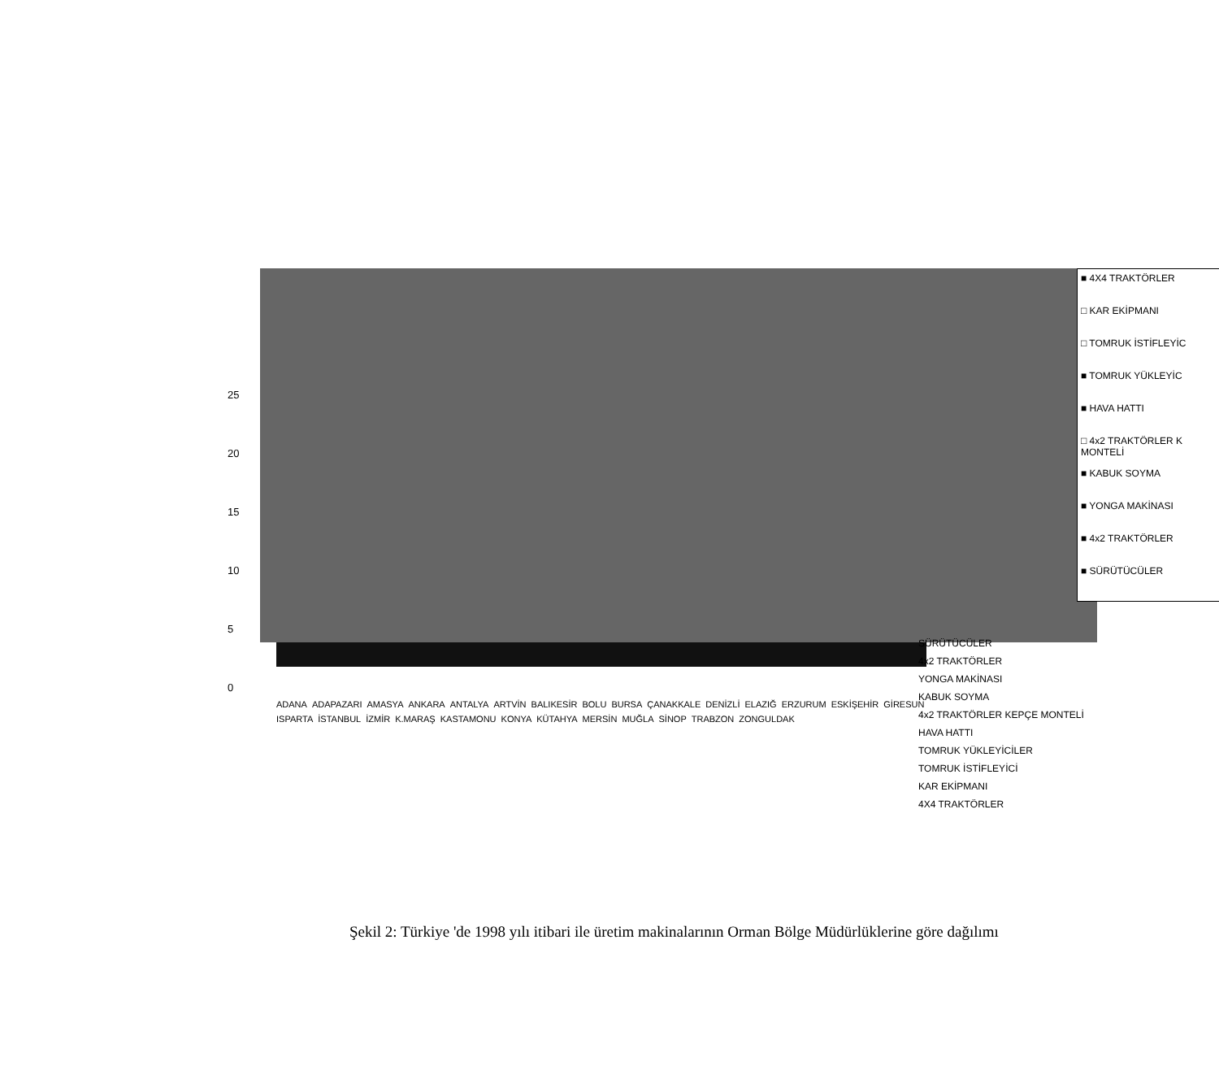25
20
15
10
5
0
■ 4X4 TRAKTÖRLER
□ KAR EKİPMANI
□ TOMRUK İSTİFLEYİC
■ TOMRUK YÜKLEYİC
■ HAVA HATTI
□ 4x2 TRAKTÖRLER K MONTELİ
■ KABUK SOYMA
■ YONGA MAKİNASI
■ 4x2 TRAKTÖRLER
■ SÜRÜTÜCÜLER
ADANA ADAPAZARI AMASYA ANKARA ANTALYA ARTVİN BALIKESİR BOLU BURSA ÇANAKKALE DENİZLİ ELAZIĞ ERZURUM ESKİŞEHİR GİRESUN ISPARTA İSTANBUL İZMİR K.MARAŞ KASTAMONU KONYA KÜTAHYA MERSİN MUĞLA SİNOP TRABZON ZONGULDAK
SÜRÜTÜCÜLER
4x2 TRAKTÖRLER
YONGA MAKİNASI
KABUK SOYMA
4x2 TRAKTÖRLER KEPÇE MONTELİ
HAVA HATTI
TOMRUK YÜKLEYİCİLER
TOMRUK İSTİFLEYİCİ
KAR EKİPMANI
4X4 TRAKTÖRLER
Şekil 2: Türkiye 'de 1998 yılı itibari ile üretim makinalarının Orman Bölge Müdürlüklerine göre dağılımı